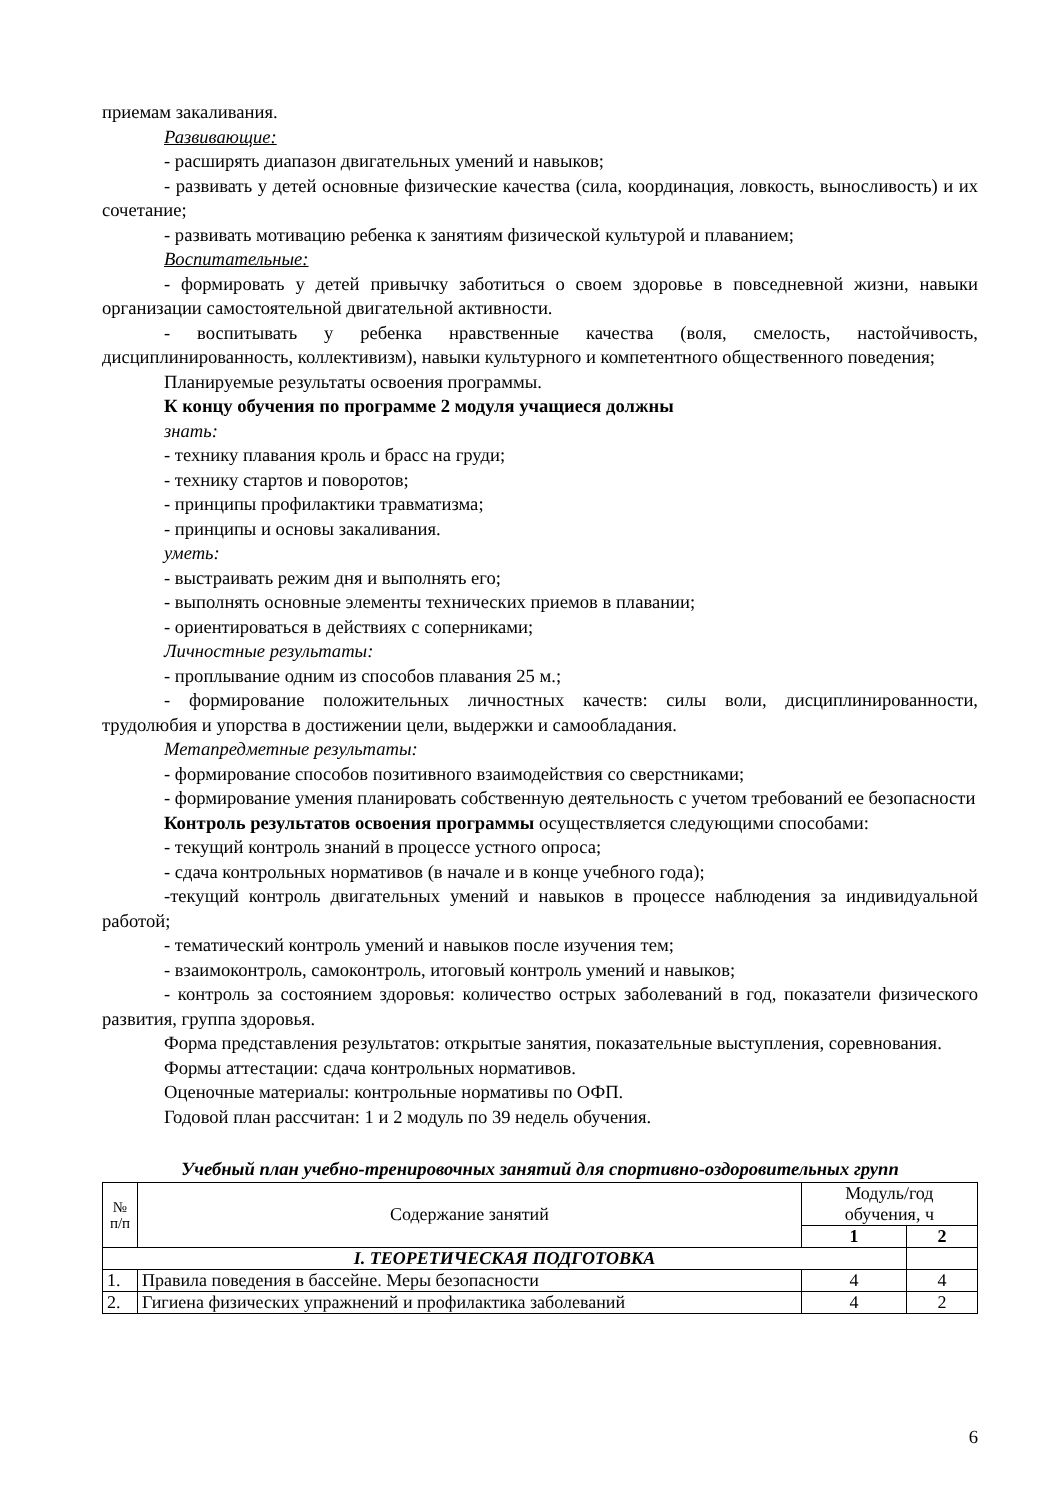приемам закаливания.
Развивающие:
- расширять диапазон двигательных умений и навыков;
- развивать у детей основные физические качества (сила, координация, ловкость, выносливость) и их сочетание;
- развивать мотивацию ребенка к занятиям физической культурой и плаванием;
Воспитательные:
- формировать у детей привычку заботиться о своем здоровье в повседневной жизни, навыки организации самостоятельной двигательной активности.
- воспитывать у ребенка нравственные качества (воля, смелость, настойчивость, дисциплинированность, коллективизм), навыки культурного и компетентного общественного поведения;
Планируемые результаты освоения программы.
К концу обучения по программе 2 модуля учащиеся должны
знать:
- технику плавания кроль и брасс на груди;
- технику стартов и поворотов;
- принципы профилактики травматизма;
- принципы и основы закаливания.
уметь:
- выстраивать режим дня и выполнять его;
- выполнять основные элементы технических приемов в плавании;
- ориентироваться в действиях с соперниками;
Личностные результаты:
- проплывание одним из способов плавания 25 м.;
- формирование положительных личностных качеств: силы воли, дисциплинированности, трудолюбия и упорства в достижении цели, выдержки и самообладания.
Метапредметные результаты:
- формирование способов позитивного взаимодействия со сверстниками;
- формирование умения планировать собственную деятельность с учетом требований ее безопасности
Контроль результатов освоения программы осуществляется следующими способами:
- текущий контроль знаний в процессе устного опроса;
- сдача контрольных нормативов (в начале и в конце учебного года);
-текущий контроль двигательных умений и навыков в процессе наблюдения за индивидуальной работой;
- тематический контроль умений и навыков после изучения тем;
- взаимоконтроль, самоконтроль, итоговый контроль умений и навыков;
- контроль за состоянием здоровья: количество острых заболеваний в год, показатели физического развития, группа здоровья.
Форма представления результатов: открытые занятия, показательные выступления, соревнования.
Формы аттестации: сдача контрольных нормативов.
Оценочные материалы: контрольные нормативы по ОФП.
Годовой план рассчитан: 1 и 2 модуль по 39 недель обучения.
Учебный план учебно-тренировочных занятий для спортивно-оздоровительных групп
| № п/п | Содержание занятий | Модуль/год обучения, ч | |
| --- | --- | --- | --- |
| | | 1 | 2 |
| I. ТЕОРЕТИЧЕСКАЯ ПОДГОТОВКА | | | |
| 1. | Правила поведения в бассейне. Меры безопасности | 4 | 4 |
| 2. | Гигиена физических упражнений и профилактика заболеваний | 4 | 2 |
6